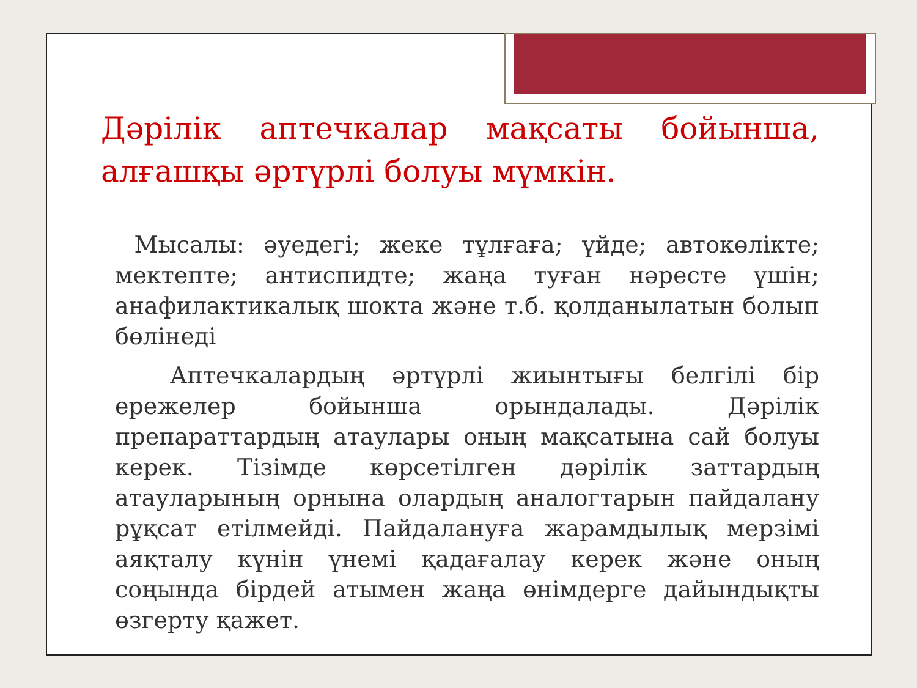Дәрілік аптечкалар мақсаты бойынша, алғашқы әртүрлі болуы мүмкін.
Мысалы: әуедегі; жеке тұлғаға; үйде; автокөлікте; мектепте; антиспидте; жаңа туған нәресте үшін; анафилактикалық шокта және т.б. қолданылатын болып бөлінеді
Аптечкалардың әртүрлі жиынтығы белгілі бір ережелер бойынша орындалады. Дәрілік препараттардың атаулары оның мақсатына сай болуы керек. Тізімде көрсетілген дәрілік заттардың атауларының орнына олардың аналогтарын пайдалану рұқсат етілмейді. Пайдалануға жарамдылық мерзімі аяқталу күнін үнемі қадағалау керек және оның соңында бірдей атымен жаңа өнімдерге дайындықты өзгерту қажет.